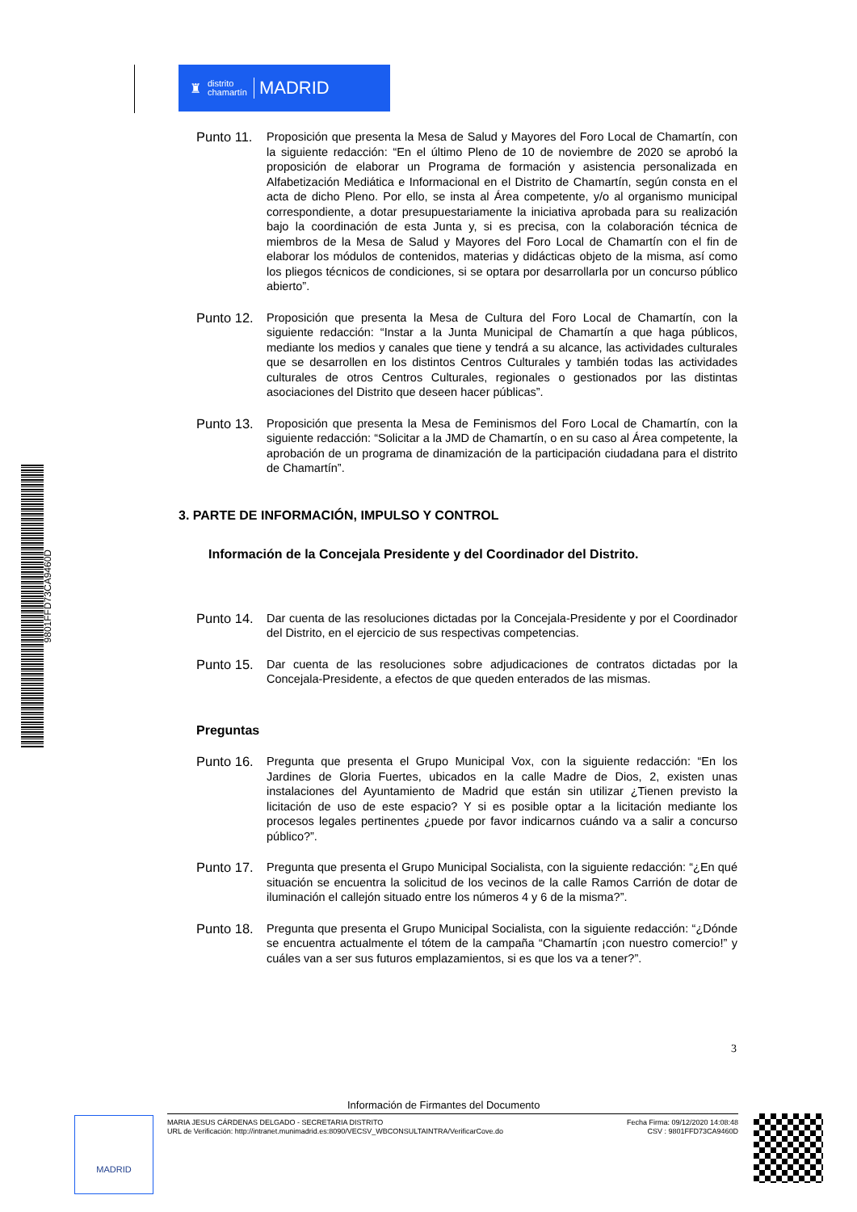♜ distrito
chamartín MADRID
Punto 11.
Proposición que presenta la Mesa de Salud y Mayores del Foro Local de Chamartín, con la siguiente redacción: “En el último Pleno de 10 de noviembre de 2020 se aprobó la proposición de elaborar un Programa de formación y asistencia personalizada en Alfabetización Mediática e Informacional en el Distrito de Chamartín, según consta en el acta de dicho Pleno. Por ello, se insta al Área competente, y/o al organismo municipal correspondiente, a dotar presupuestariamente la iniciativa aprobada para su realización bajo la coordinación de esta Junta y, si es precisa, con la colaboración técnica de miembros de la Mesa de Salud y Mayores del Foro Local de Chamartín con el fin de elaborar los módulos de contenidos, materias y didácticas objeto de la misma, así como los pliegos técnicos de condiciones, si se optara por desarrollarla por un concurso público abierto”.
Punto 12.
Proposición que presenta la Mesa de Cultura del Foro Local de Chamartín, con la siguiente redacción: “Instar a la Junta Municipal de Chamartín a que haga públicos, mediante los medios y canales que tiene y tendrá a su alcance, las actividades culturales que se desarrollen en los distintos Centros Culturales y también todas las actividades culturales de otros Centros Culturales, regionales o gestionados por las distintas asociaciones del Distrito que deseen hacer públicas”.
Punto 13.
Proposición que presenta la Mesa de Feminismos del Foro Local de Chamartín, con la siguiente redacción: “Solicitar a la JMD de Chamartín, o en su caso al Área competente, la aprobación de un programa de dinamización de la participación ciudadana para el distrito de Chamartín”.
3. PARTE DE INFORMACIÓN, IMPULSO Y CONTROL
Información de la Concejala Presidente y del Coordinador del Distrito.
Punto 14.
Dar cuenta de las resoluciones dictadas por la Concejala-Presidente y por el Coordinador del Distrito, en el ejercicio de sus respectivas competencias.
Punto 15.
Dar cuenta de las resoluciones sobre adjudicaciones de contratos dictadas por la Concejala-Presidente, a efectos de que queden enterados de las mismas.
Preguntas
Punto 16.
Pregunta que presenta el Grupo Municipal Vox, con la siguiente redacción: “En los Jardines de Gloria Fuertes, ubicados en la calle Madre de Dios, 2, existen unas instalaciones del Ayuntamiento de Madrid que están sin utilizar ¿Tienen previsto la licitación de uso de este espacio? Y si es posible optar a la licitación mediante los procesos legales pertinentes ¿puede por favor indicarnos cuándo va a salir a concurso público?”.
Punto 17.
Pregunta que presenta el Grupo Municipal Socialista, con la siguiente redacción: “¿En qué situación se encuentra la solicitud de los vecinos de la calle Ramos Carrión de dotar de iluminación el callejón situado entre los números 4 y 6 de la misma?”.
Punto 18.
Pregunta que presenta el Grupo Municipal Socialista, con la siguiente redacción: “¿Dónde se encuentra actualmente el tótem de la campaña “Chamartín ¡con nuestro comercio!” y cuáles van a ser sus futuros emplazamientos, si es que los va a tener?”.
9801FFD73CA9460D
3
Información de Firmantes del Documento
MADRID
MARIA JESUS CÁRDENAS DELGADO - SECRETARIA DISTRITO
URL de Verificación: http://intranet.munimadrid.es:8090/VECSV_WBCONSULTAINTRA/VerificarCove.do
Fecha Firma: 09/12/2020 14:08:48
CSV : 9801FFD73CA9460D